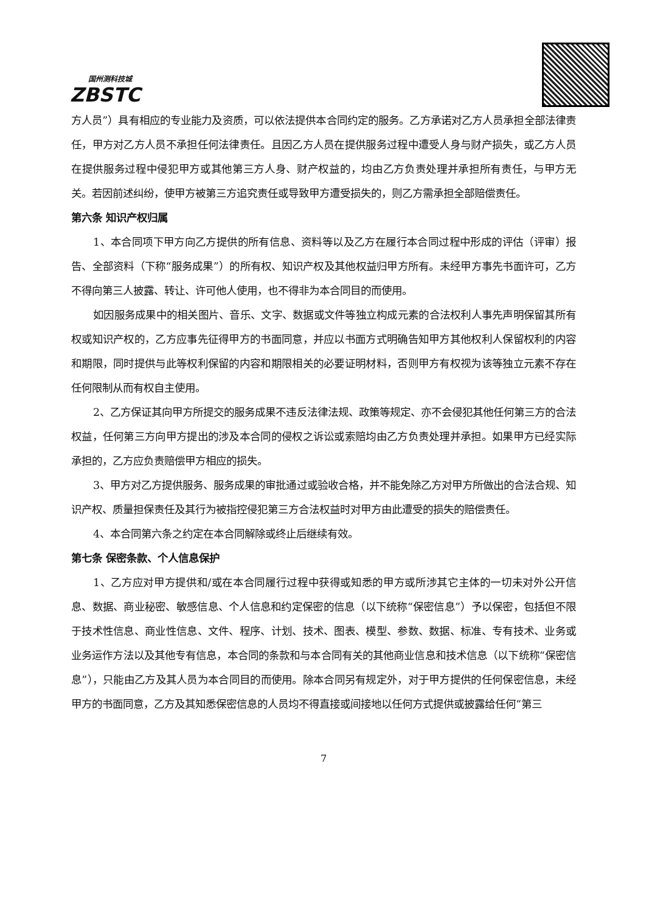国州测科技城
ZBSTC
方人员”）具有相应的专业能力及资质，可以依法提供本合同约定的服务。乙方承诺对乙方人员承担全部法律责任，甲方对乙方人员不承担任何法律责任。且因乙方人员在提供服务过程中遭受人身与财产损失，或乙方人员在提供服务过程中侵犯甲方或其他第三方人身、财产权益的，均由乙方负责处理并承担所有责任，与甲方无关。若因前述纠纷，使甲方被第三方追究责任或导致甲方遭受损失的，则乙方需承担全部赔偿责任。
第六条 知识产权归属
1、本合同项下甲方向乙方提供的所有信息、资料等以及乙方在履行本合同过程中形成的评估（评审）报告、全部资料（下称“服务成果”）的所有权、知识产权及其他权益归甲方所有。未经甲方事先书面许可，乙方不得向第三人披露、转让、许可他人使用，也不得非为本合同目的而使用。
如因服务成果中的相关图片、音乐、文字、数据或文件等独立构成元素的合法权利人事先声明保留其所有权或知识产权的，乙方应事先征得甲方的书面同意，并应以书面方式明确告知甲方其他权利人保留权利的内容和期限，同时提供与此等权利保留的内容和期限相关的必要证明材料，否则甲方有权视为该等独立元素不存在任何限制从而有权自主使用。
2、乙方保证其向甲方所提交的服务成果不违反法律法规、政策等规定、亦不会侵犯其他任何第三方的合法权益，任何第三方向甲方提出的涉及本合同的侵权之诉讼或索赔均由乙方负责处理并承担。如果甲方已经实际承担的，乙方应负责赔偿甲方相应的损失。
3、甲方对乙方提供服务、服务成果的审批通过或验收合格，并不能免除乙方对甲方所做出的合法合规、知识产权、质量担保责任及其行为被指控侵犯第三方合法权益时对甲方由此遭受的损失的赔偿责任。
4、本合同第六条之约定在本合同解除或终止后继续有效。
第七条 保密条款、个人信息保护
1、乙方应对甲方提供和/或在本合同履行过程中获得或知悉的甲方或所涉其它主体的一切未对外公开信息、数据、商业秘密、敏感信息、个人信息和约定保密的信息（以下统称“保密信息”）予以保密，包括但不限于技术性信息、商业性信息、文件、程序、计划、技术、图表、模型、参数、数据、标准、专有技术、业务或业务运作方法以及其他专有信息，本合同的条款和与本合同有关的其他商业信息和技术信息（以下统称“保密信息”），只能由乙方及其人员为本合同目的而使用。除本合同另有规定外，对于甲方提供的任何保密信息，未经甲方的书面同意，乙方及其知悉保密信息的人员均不得直接或间接地以任何方式提供或披露给任何“第三
7